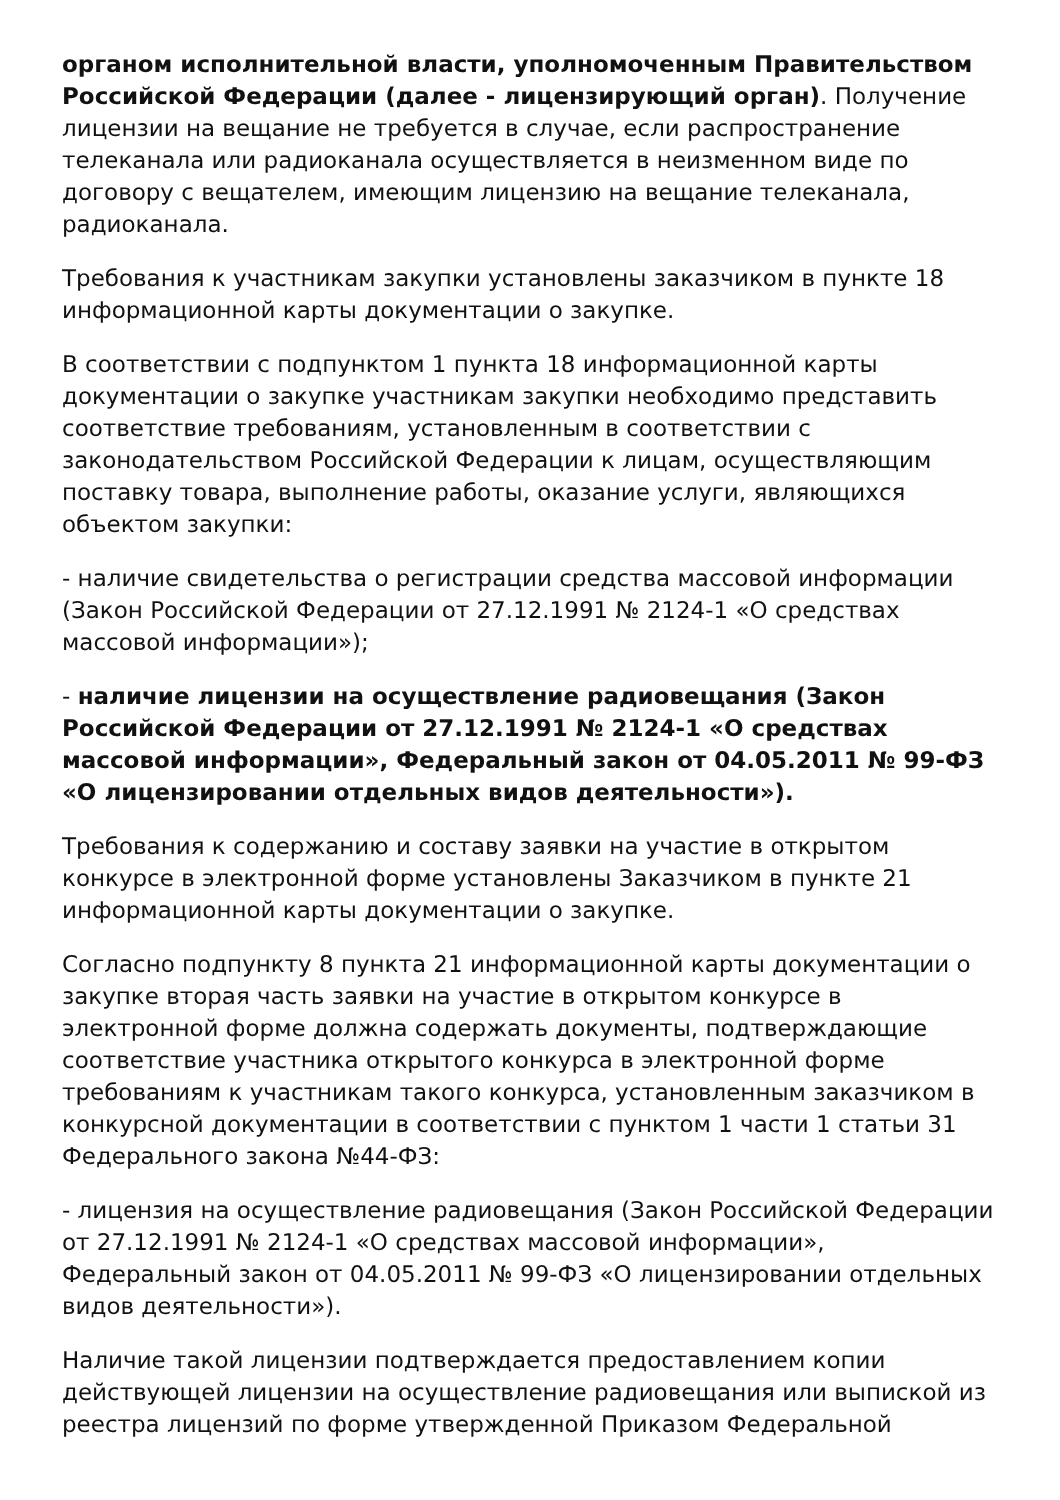органом исполнительной власти, уполномоченным Правительством Российской Федерации (далее - лицензирующий орган). Получение лицензии на вещание не требуется в случае, если распространение телеканала или радиоканала осуществляется в неизменном виде по договору с вещателем, имеющим лицензию на вещание телеканала, радиоканала.
Требования к участникам закупки установлены заказчиком в пункте 18 информационной карты документации о закупке.
В соответствии с подпунктом 1 пункта 18 информационной карты документации о закупке участникам закупки необходимо представить соответствие требованиям, установленным в соответствии с законодательством Российской Федерации к лицам, осуществляющим поставку товара, выполнение работы, оказание услуги, являющихся объектом закупки:
- наличие свидетельства о регистрации средства массовой информации (Закон Российской Федерации от 27.12.1991 № 2124-1 «О средствах массовой информации»);
- наличие лицензии на осуществление радиовещания (Закон Российской Федерации от 27.12.1991 № 2124-1 «О средствах массовой информации», Федеральный закон от 04.05.2011 № 99-ФЗ «О лицензировании отдельных видов деятельности»).
Требования к содержанию и составу заявки на участие в открытом конкурсе в электронной форме установлены Заказчиком в пункте 21 информационной карты документации о закупке.
Согласно подпункту 8 пункта 21 информационной карты документации о закупке вторая часть заявки на участие в открытом конкурсе в электронной форме должна содержать документы, подтверждающие соответствие участника открытого конкурса в электронной форме требованиям к участникам такого конкурса, установленным заказчиком в конкурсной документации в соответствии с пунктом 1 части 1 статьи 31 Федерального закона №44-ФЗ:
- лицензия на осуществление радиовещания (Закон Российской Федерации от 27.12.1991 № 2124-1 «О средствах массовой информации», Федеральный закон от 04.05.2011 № 99-ФЗ «О лицензировании отдельных видов деятельности»).
Наличие такой лицензии подтверждается предоставлением копии действующей лицензии на осуществление радиовещания или выпиской из реестра лицензий по форме утвержденной Приказом Федеральной